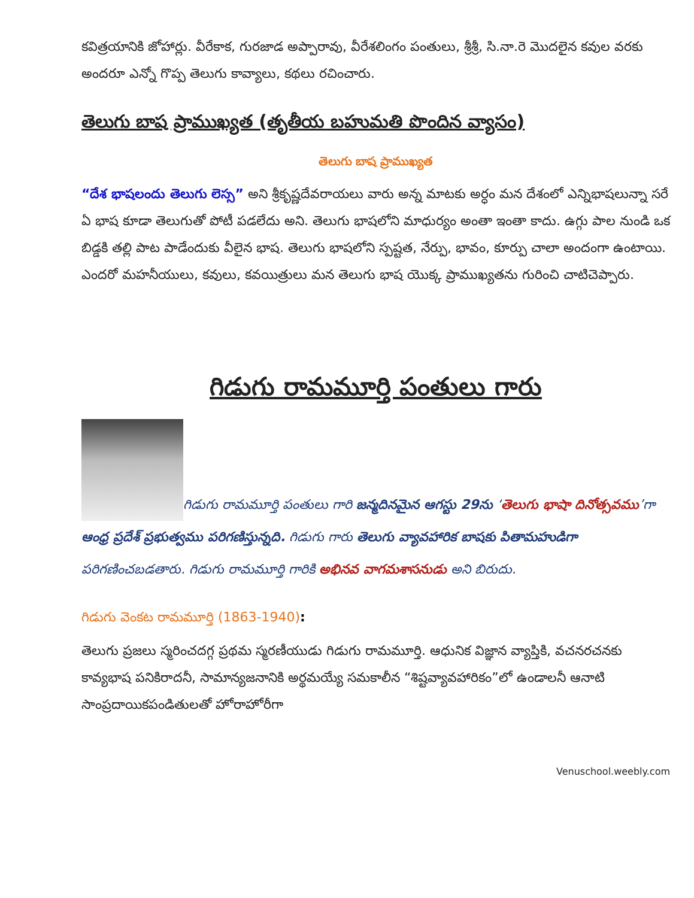కవిత్రయానికి జోహార్లు. వీరేకాక, గురజాడ అప్పారావు, వీరేశలింగం పంతులు, శ్రీశ్రీ, సి.నా.రె మొదలైన కవుల వరకు అందరూ ఎన్నో గొప్ప తెలుగు కావ్యాలు, కథలు రచించారు.
తెలుగు బాష ప్రాముఖ్యత (తృతీయ బహుమతి పొందిన వ్యాసం)
తెలుగు బాష ప్రాముఖ్యత
“దేశ భాషలందు తెలుగు లెస్స” అని శ్రీకృష్ణదేవరాయలు వారు అన్న మాటకు అర్ధం మన దేశంలో ఎన్నిభాషలున్నా సరే ఏ భాష కూడా తెలుగుతో పోటీ పడలేదు అని. తెలుగు భాషలోని మాధుర్యం అంతా ఇంతా కాదు. ఉగ్గు పాల నుండి ఒక బిడ్డకి తల్లి పాట పాడేందుకు వీలైన భాష. తెలుగు భాషలోని స్పష్టత, నేర్పు, భావం, కూర్పు చాలా అందంగా ఉంటాయి. ఎందరో మహనీయులు, కవులు, కవయిత్రులు మన తెలుగు భాష యొక్క ప్రాముఖ్యతను గురించి చాటిచెప్పారు.
గిడుగు రామమూర్తి పంతులు గారు
గిడుగు రామమూర్తి పంతులు గారి జన్మదినమైన ఆగస్టు 29ను ‘తెలుగు భాషా దినోత్సవము’గా ఆంధ్ర ప్రదేశ్ ప్రభుత్వము పరిగణిస్తున్నది. గిడుగు గారు తెలుగు వ్యావహారిక బాషకు పితామహుడిగా పరిగణించబడతారు. గిడుగు రామమూర్తి గారికి అభినవ వాగమశాసనుడు అని బిరుదు.
గిడుగు వెంకట రామమూర్తి (1863-1940):
తెలుగు ప్రజలు స్మరించదగ్గ ప్రథమ స్మరణీయుడు గిడుగు రామమూర్తి. ఆధునిక విజ్ఞాన వ్యాప్తికి, వచనరచనకు కావ్యభాష పనికిరాదనీ, సామాన్యజనానికి అర్థమయ్యే సమకాలీన “శిష్టవ్యావహారికం”లో ఉండాలనీ ఆనాటి సాంప్రదాయికపండితులతో హోరాహోరీగా
Venuschool.weebly.com